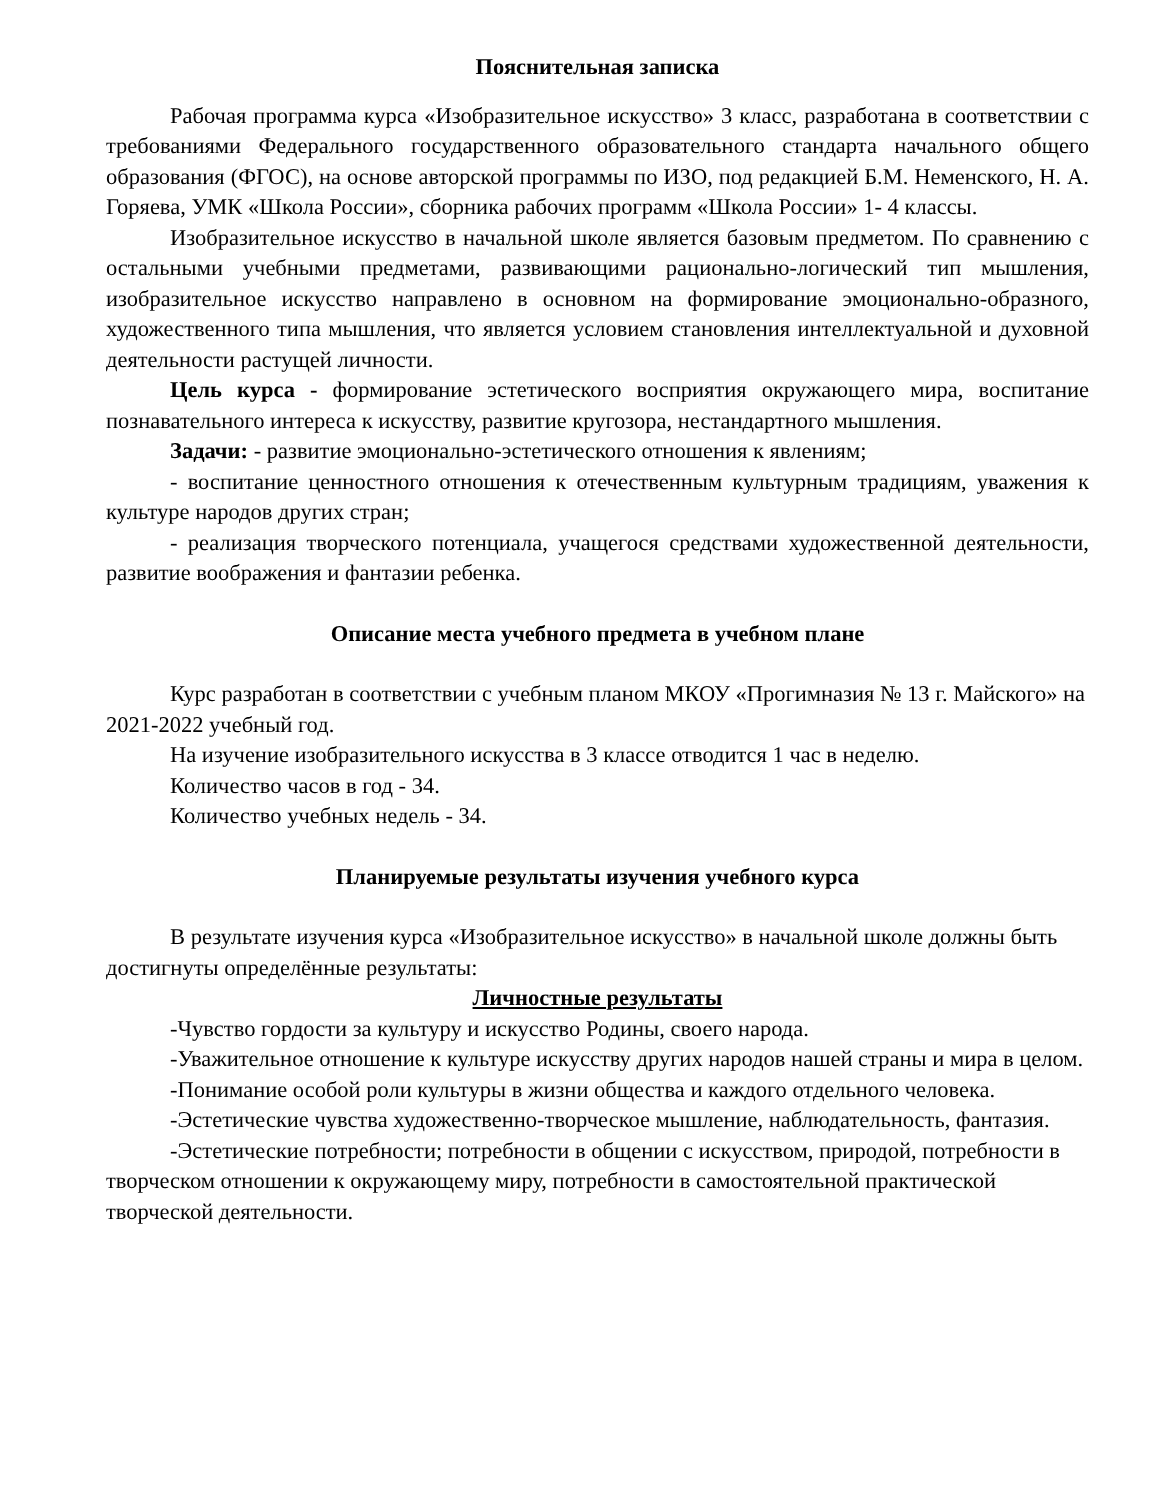Пояснительная записка
Рабочая программа курса «Изобразительное искусство» 3 класс, разработана в соответствии с требованиями Федерального государственного образовательного стандарта начального общего образования (ФГОС), на основе авторской программы по ИЗО, под редакцией Б.М. Неменского, Н. А. Горяева, УМК «Школа России», сборника рабочих программ «Школа России» 1- 4 классы.
Изобразительное искусство в начальной школе является базовым предметом. По сравнению с остальными учебными предметами, развивающими рационально-логический тип мышления, изобразительное искусство направлено в основном на формирование эмоционально-образного, художественного типа мышления, что является условием становления интеллектуальной и духовной деятельности растущей личности.
Цель курса - формирование эстетического восприятия окружающего мира, воспитание познавательного интереса к искусству, развитие кругозора, нестандартного мышления.
Задачи: - развитие эмоционально-эстетического отношения к явлениям;
- воспитание ценностного отношения к отечественным культурным традициям, уважения к культуре народов других стран;
- реализация творческого потенциала, учащегося средствами художественной деятельности, развитие воображения и фантазии ребенка.
Описание места учебного предмета в учебном плане
Курс разработан в соответствии с учебным планом МКОУ «Прогимназия № 13 г. Майского» на 2021-2022 учебный год.
На изучение изобразительного искусства в 3 классе отводится 1 час в неделю.
Количество часов в год - 34.
Количество учебных недель - 34.
Планируемые результаты изучения учебного курса
В результате изучения курса «Изобразительное искусство» в начальной школе должны быть достигнуты определённые результаты:
Личностные результаты
-Чувство гордости за культуру и искусство Родины, своего народа.
-Уважительное отношение к культуре искусству других народов нашей страны и мира в целом.
-Понимание особой роли культуры в жизни общества и каждого отдельного человека.
-Эстетические чувства художественно-творческое мышление, наблюдательность, фантазия.
-Эстетические потребности; потребности в общении с искусством, природой, потребности в творческом отношении к окружающему миру, потребности в самостоятельной практической творческой деятельности.